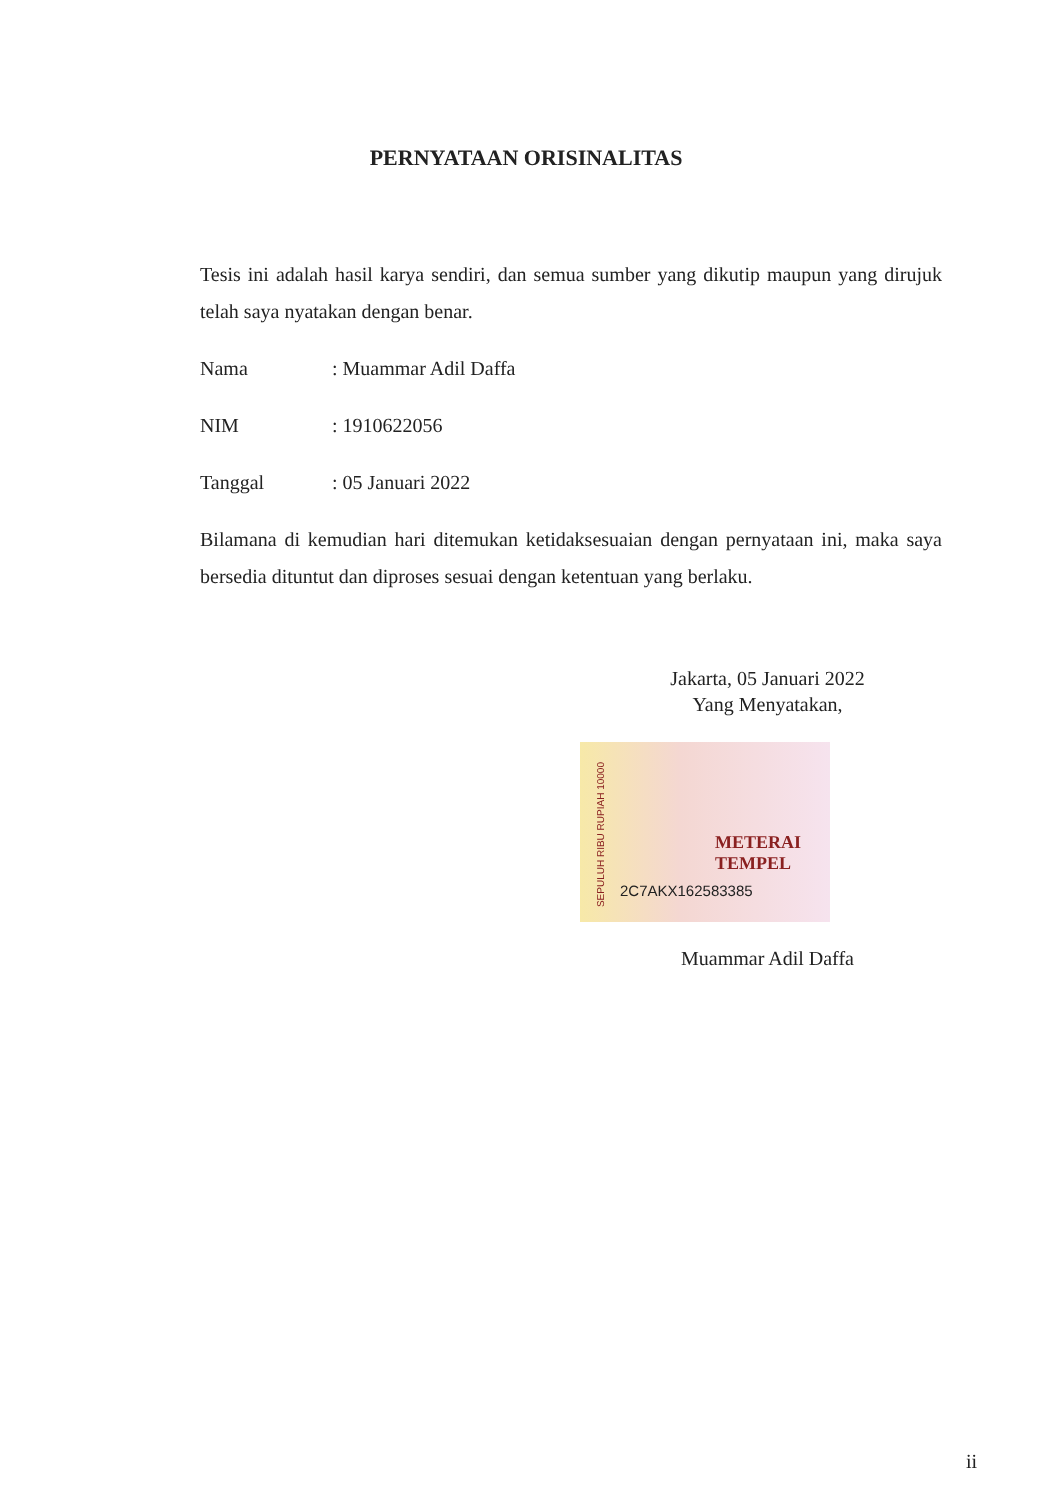PERNYATAAN ORISINALITAS
Tesis ini adalah hasil karya sendiri, dan semua sumber yang dikutip maupun yang dirujuk telah saya nyatakan dengan benar.
Nama: Muammar Adil Daffa
NIM: 1910622056
Tanggal: 05 Januari 2022
Bilamana di kemudian hari ditemukan ketidaksesuaian dengan pernyataan ini, maka saya bersedia dituntut dan diproses sesuai dengan ketentuan yang berlaku.
Jakarta, 05 Januari 2022
Yang Menyatakan,
SEPULUH RIBU RUPIAH 10000
METERAI TEMPEL
2C7AKX162583385
Muammar Adil Daffa
ii